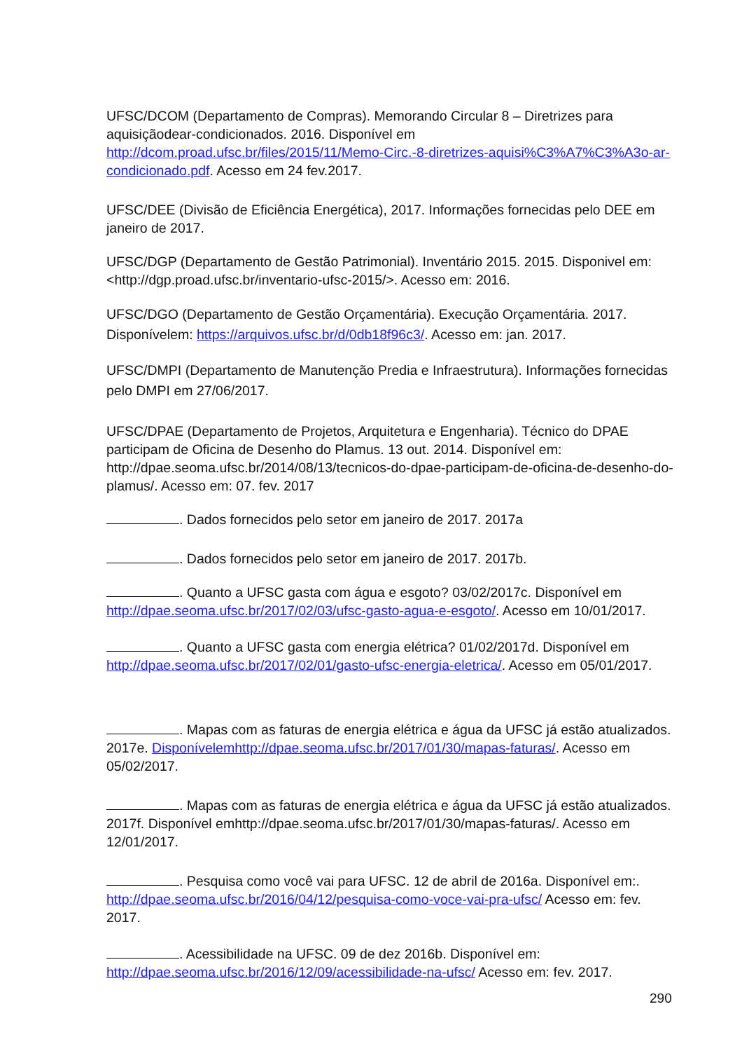UFSC/DCOM (Departamento de Compras). Memorando Circular 8 – Diretrizes para aquisiçãodear-condicionados. 2016. Disponível em http://dcom.proad.ufsc.br/files/2015/11/Memo-Circ.-8-diretrizes-aquisi%C3%A7%C3%A3o-ar-condicionado.pdf. Acesso em 24 fev.2017.
UFSC/DEE (Divisão de Eficiência Energética), 2017. Informações fornecidas pelo DEE em janeiro de 2017.
UFSC/DGP (Departamento de Gestão Patrimonial). Inventário 2015. 2015. Disponivel em: <http://dgp.proad.ufsc.br/inventario-ufsc-2015/>. Acesso em: 2016.
UFSC/DGO (Departamento de Gestão Orçamentária). Execução Orçamentária. 2017. Disponívelem: https://arquivos.ufsc.br/d/0db18f96c3/. Acesso em: jan. 2017.
UFSC/DMPI (Departamento de Manutenção Predia e Infraestrutura). Informações fornecidas pelo DMPI em 27/06/2017.
UFSC/DPAE (Departamento de Projetos, Arquitetura e Engenharia). Técnico do DPAE participam de Oficina de Desenho do Plamus. 13 out. 2014. Disponível em: http://dpae.seoma.ufsc.br/2014/08/13/tecnicos-do-dpae-participam-de-oficina-de-desenho-do-plamus/. Acesso em: 07. fev. 2017
. Dados fornecidos pelo setor em janeiro de 2017. 2017a
. Dados fornecidos pelo setor em janeiro de 2017. 2017b.
. Quanto a UFSC gasta com água e esgoto? 03/02/2017c. Disponível em http://dpae.seoma.ufsc.br/2017/02/03/ufsc-gasto-agua-e-esgoto/. Acesso em 10/01/2017.
. Quanto a UFSC gasta com energia elétrica? 01/02/2017d. Disponível em http://dpae.seoma.ufsc.br/2017/02/01/gasto-ufsc-energia-eletrica/. Acesso em 05/01/2017.
. Mapas com as faturas de energia elétrica e água da UFSC já estão atualizados. 2017e. Disponívelemhttp://dpae.seoma.ufsc.br/2017/01/30/mapas-faturas/. Acesso em 05/02/2017.
. Mapas com as faturas de energia elétrica e água da UFSC já estão atualizados. 2017f. Disponível emhttp://dpae.seoma.ufsc.br/2017/01/30/mapas-faturas/. Acesso em 12/01/2017.
. Pesquisa como você vai para UFSC. 12 de abril de 2016a. Disponível em:. http://dpae.seoma.ufsc.br/2016/04/12/pesquisa-como-voce-vai-pra-ufsc/ Acesso em: fev. 2017.
. Acessibilidade na UFSC. 09 de dez 2016b. Disponível em: http://dpae.seoma.ufsc.br/2016/12/09/acessibilidade-na-ufsc/ Acesso em: fev. 2017.
290